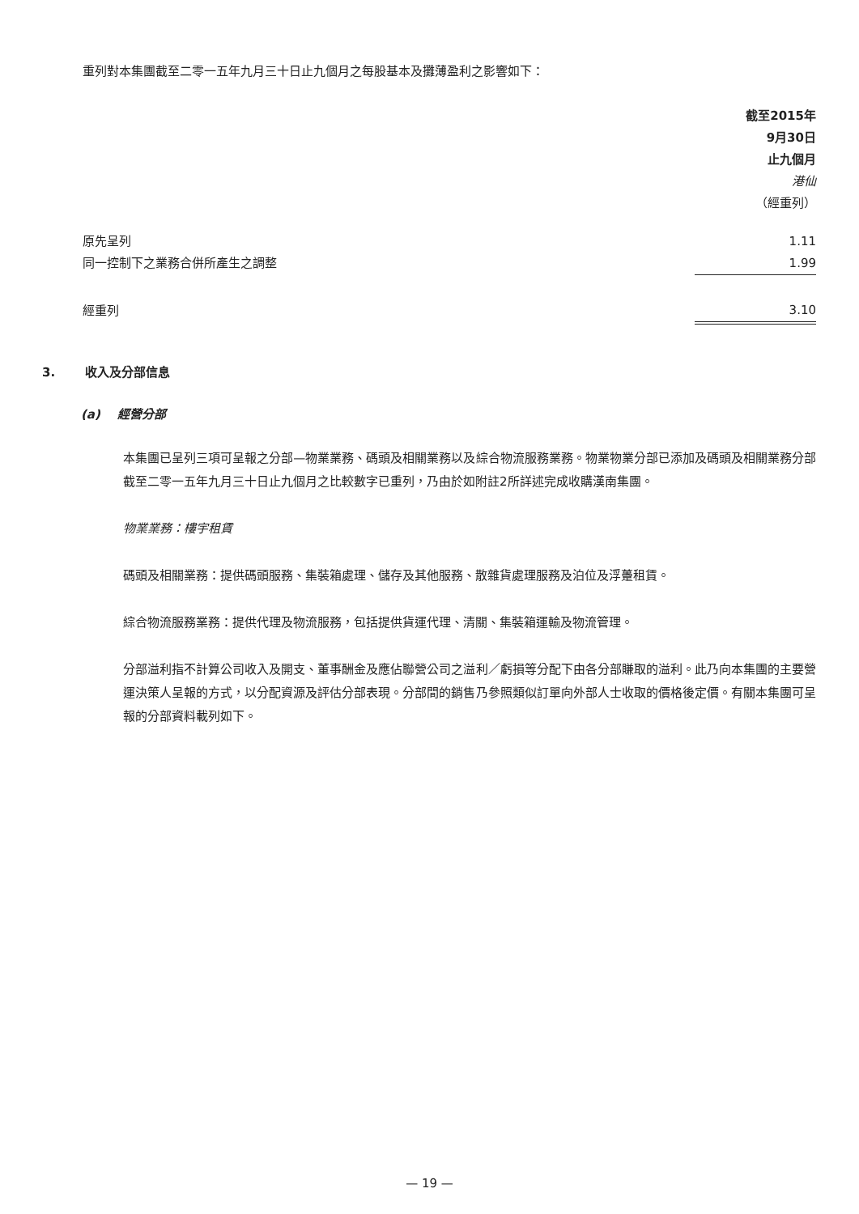重列對本集團截至二零一五年九月三十日止九個月之每股基本及攤薄盈利之影響如下：
| | 截至2015年 9月30日 止九個月 港仙 （經重列） |
| --- | --- |
| 原先呈列 | 1.11 |
| 同一控制下之業務合併所產生之調整 | 1.99 |
| 經重列 | 3.10 |
3. 收入及分部信息
(a) 經營分部
本集團已呈列三項可呈報之分部—物業業務、碼頭及相關業務以及綜合物流服務業務。物業物業分部已添加及碼頭及相關業務分部截至二零一五年九月三十日止九個月之比較數字已重列，乃由於如附註2所詳述完成收購漢南集團。
物業業務：樓宇租賃
碼頭及相關業務：提供碼頭服務、集裝箱處理、儲存及其他服務、散雜貨處理服務及泊位及浮躉租賃。
綜合物流服務業務：提供代理及物流服務，包括提供貨運代理、清關、集裝箱運輸及物流管理。
分部溢利指不計算公司收入及開支、董事酬金及應佔聯營公司之溢利／虧損等分配下由各分部賺取的溢利。此乃向本集團的主要營運決策人呈報的方式，以分配資源及評估分部表現。分部間的銷售乃參照類似訂單向外部人士收取的價格後定價。有關本集團可呈報的分部資料載列如下。
— 19 —